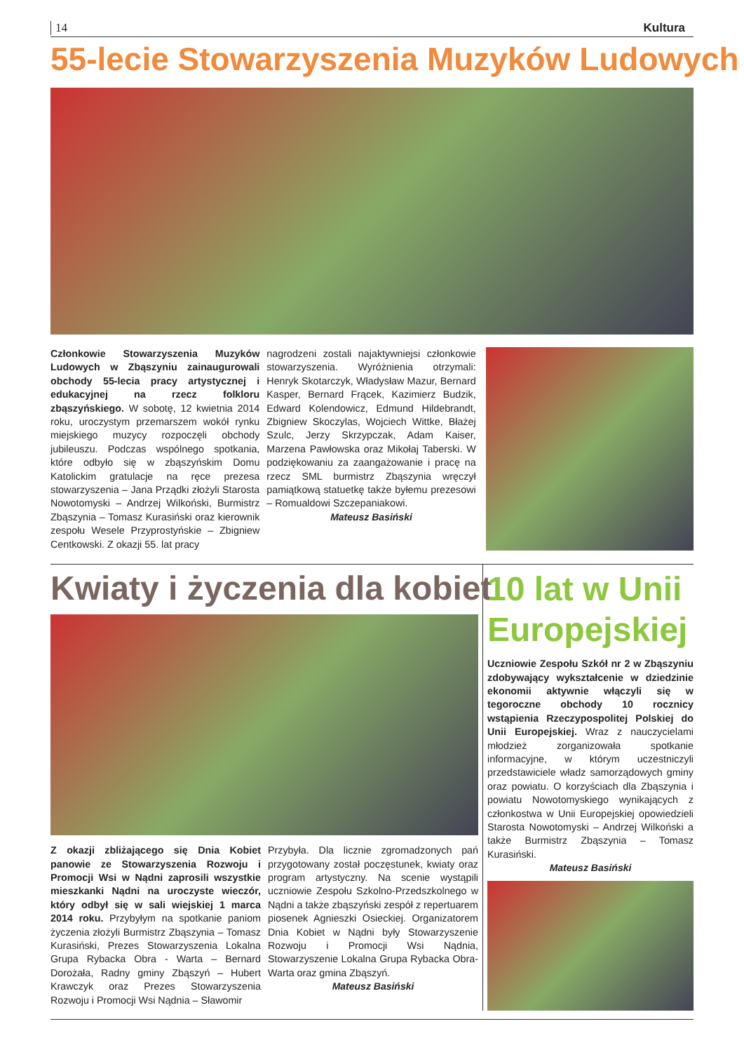14 Kultura
55-lecie Stowarzyszenia Muzyków Ludowych
Członkowie Stowarzyszenia Muzyków Ludowych w Zbąszyniu zainaugurowali obchody 55-lecia pracy artystycznej i edukacyjnej na rzecz folkloru zbąszyńskiego. W sobotę, 12 kwietnia 2014 roku, uroczystym przemarszem wokół rynku miejskiego muzycy rozpoczęli obchody jubileuszu. Podczas wspólnego spotkania, które odbyło się w zbąszyńskim Domu Katolickim gratulacje na ręce prezesa stowarzyszenia – Jana Prządki złożyli Starosta Nowotomyski – Andrzej Wilkoński, Burmistrz Zbąszynia – Tomasz Kurasiński oraz kierownik zespołu Wesele Przyprostyńskie – Zbigniew Centkowski. Z okazji 55. lat pracy
nagrodzeni zostali najaktywniejsi członkowie stowarzyszenia. Wyróżnienia otrzymali: Henryk Skotarczyk, Władysław Mazur, Bernard Kasper, Bernard Frącek, Kazimierz Budzik, Edward Kolendowicz, Edmund Hildebrandt, Zbigniew Skoczylas, Wojciech Wittke, Błażej Szulc, Jerzy Skrzypczak, Adam Kaiser, Marzena Pawłowska oraz Mikołaj Taberski. W podziękowaniu za zaangażowanie i pracę na rzecz SML burmistrz Zbąszynia wręczył pamiątkową statuetkę także byłemu prezesowi – Romualdowi Szczepaniakowi.
Mateusz Basiński
Kwiaty i życzenia dla kobiet
Z okazji zbliżającego się Dnia Kobiet panowie ze Stowarzyszenia Rozwoju i Promocji Wsi w Nądni zaprosili wszystkie mieszkanki Nądni na uroczyste wieczór, który odbył się w sali wiejskiej 1 marca 2014 roku. Przybyłym na spotkanie paniom życzenia złożyli Burmistrz Zbąszynia – Tomasz Kurasiński, Prezes Stowarzyszenia Lokalna Grupa Rybacka Obra - Warta – Bernard Dorożała, Radny gminy Zbąszyń – Hubert Krawczyk oraz Prezes Stowarzyszenia Rozwoju i Promocji Wsi Nądnia – Sławomir
Przybyła. Dla licznie zgromadzonych pań przygotowany został poczęstunek, kwiaty oraz program artystyczny. Na scenie wystąpili uczniowie Zespołu Szkolno-Przedszkolnego w Nądni a także zbąszyński zespół z repertuarem piosenek Agnieszki Osieckiej. Organizatorem Dnia Kobiet w Nądni były Stowarzyszenie Rozwoju i Promocji Wsi Nądnia, Stowarzyszenie Lokalna Grupa Rybacka Obra-Warta oraz gmina Zbąszyń.
Mateusz Basiński
10 lat w Unii Europejskiej
Uczniowie Zespołu Szkół nr 2 w Zbąszyniu zdobywający wykształcenie w dziedzinie ekonomii aktywnie włączyli się w tegoroczne obchody 10 rocznicy wstąpienia Rzeczypospolitej Polskiej do Unii Europejskiej. Wraz z nauczycielami młodzież zorganizowała spotkanie informacyjne, w którym uczestniczyli przedstawiciele władz samorządowych gminy oraz powiatu. O korzyściach dla Zbąszynia i powiatu Nowotomyskiego wynikających z członkostwa w Unii Europejskiej opowiedzieli Starosta Nowotomyski – Andrzej Wilkoński a także Burmistrz Zbąszynia – Tomasz Kurasiński.
Mateusz Basiński